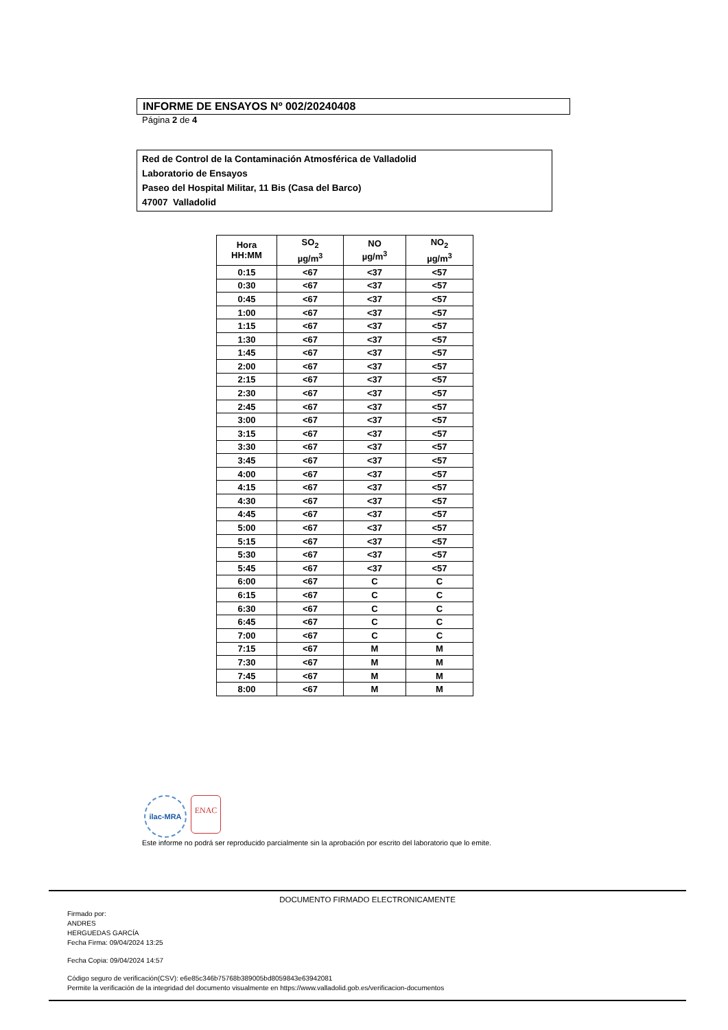INFORME DE ENSAYOS Nº 002/20240408
Página 2 de 4
Red de Control de la Contaminación Atmosférica de Valladolid
Laboratorio de Ensayos
Paseo del Hospital Militar, 11 Bis (Casa del Barco)
47007 Valladolid
| Hora HH:MM | SO<sub>2</sub> µg/m<sup>3</sup> | NO µg/m<sup>3</sup> | NO<sub>2</sub> µg/m<sup>3</sup> |
| --- | --- | --- | --- |
| 0:15 | <67 | <37 | <57 |
| 0:30 | <67 | <37 | <57 |
| 0:45 | <67 | <37 | <57 |
| 1:00 | <67 | <37 | <57 |
| 1:15 | <67 | <37 | <57 |
| 1:30 | <67 | <37 | <57 |
| 1:45 | <67 | <37 | <57 |
| 2:00 | <67 | <37 | <57 |
| 2:15 | <67 | <37 | <57 |
| 2:30 | <67 | <37 | <57 |
| 2:45 | <67 | <37 | <57 |
| 3:00 | <67 | <37 | <57 |
| 3:15 | <67 | <37 | <57 |
| 3:30 | <67 | <37 | <57 |
| 3:45 | <67 | <37 | <57 |
| 4:00 | <67 | <37 | <57 |
| 4:15 | <67 | <37 | <57 |
| 4:30 | <67 | <37 | <57 |
| 4:45 | <67 | <37 | <57 |
| 5:00 | <67 | <37 | <57 |
| 5:15 | <67 | <37 | <57 |
| 5:30 | <67 | <37 | <57 |
| 5:45 | <67 | <37 | <57 |
| 6:00 | <67 | C | C |
| 6:15 | <67 | C | C |
| 6:30 | <67 | C | C |
| 6:45 | <67 | C | C |
| 7:00 | <67 | C | C |
| 7:15 | <67 | M | M |
| 7:30 | <67 | M | M |
| 7:45 | <67 | M | M |
| 8:00 | <67 | M | M |
ilac-MRA
ENAC
Este informe no podrá ser reproducido parcialmente sin la aprobación por escrito del laboratorio que lo emite.
DOCUMENTO FIRMADO ELECTRONICAMENTE
Firmado por:
ANDRES
HERGUEDAS GARCÍA
Fecha Firma: 09/04/2024 13:25
Fecha Copia: 09/04/2024 14:57
Código seguro de verificación(CSV): e6e85c346b75768b389005bd8059843e63942081
Permite la verificación de la integridad del documento visualmente en https://www.valladolid.gob.es/verificacion-documentos